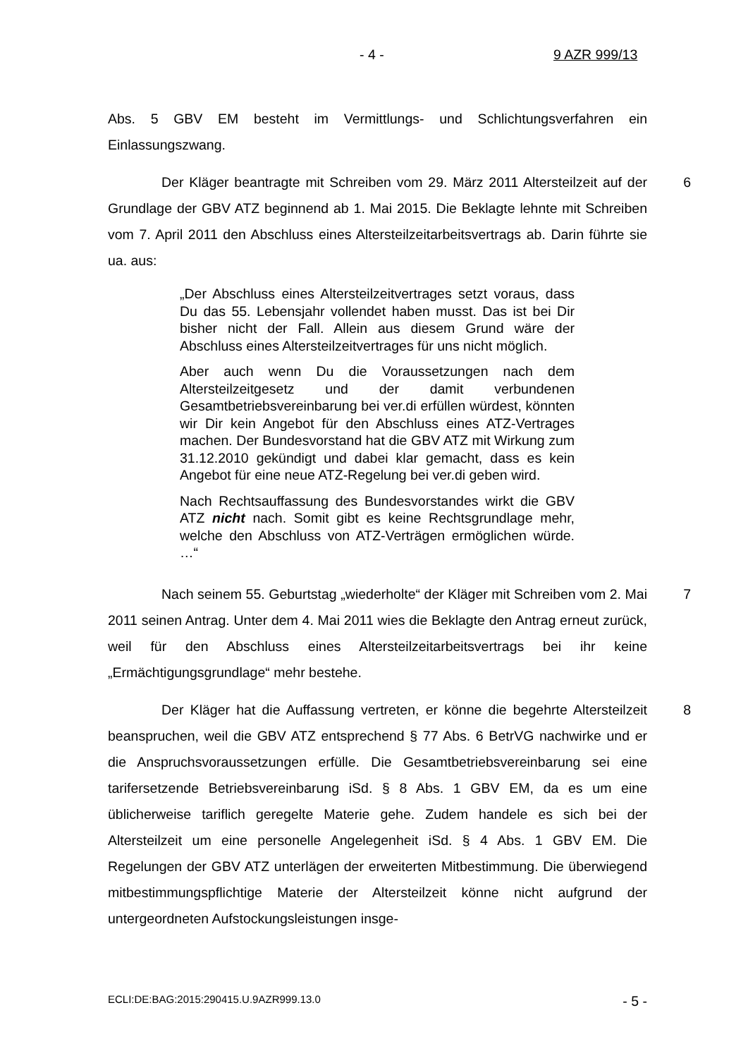- 4 - 9 AZR 999/13
Abs. 5 GBV EM besteht im Vermittlungs- und Schlichtungsverfahren ein Einlassungszwang.
Der Kläger beantragte mit Schreiben vom 29. März 2011 Altersteilzeit auf der Grundlage der GBV ATZ beginnend ab 1. Mai 2015. Die Beklagte lehnte mit Schreiben vom 7. April 2011 den Abschluss eines Altersteilzeitarbeitsvertrags ab. Darin führte sie ua. aus: 6
„Der Abschluss eines Altersteilzeitvertrages setzt voraus, dass Du das 55. Lebensjahr vollendet haben musst. Das ist bei Dir bisher nicht der Fall. Allein aus diesem Grund wäre der Abschluss eines Altersteilzeitvertrages für uns nicht möglich.
Aber auch wenn Du die Voraussetzungen nach dem Altersteilzeitgesetz und der damit verbundenen Gesamtbetriebsvereinbarung bei ver.di erfüllen würdest, könnten wir Dir kein Angebot für den Abschluss eines ATZ-Vertrages machen. Der Bundesvorstand hat die GBV ATZ mit Wirkung zum 31.12.2010 gekündigt und dabei klar gemacht, dass es kein Angebot für eine neue ATZ-Regelung bei ver.di geben wird.
Nach Rechtsauffassung des Bundesvorstandes wirkt die GBV ATZ nicht nach. Somit gibt es keine Rechtsgrundlage mehr, welche den Abschluss von ATZ-Verträgen ermöglichen würde. …“
Nach seinem 55. Geburtstag „wiederholte“ der Kläger mit Schreiben vom 2. Mai 2011 seinen Antrag. Unter dem 4. Mai 2011 wies die Beklagte den Antrag erneut zurück, weil für den Abschluss eines Altersteilzeitarbeitsvertrags bei ihr keine „Ermächtigungsgrundlage“ mehr bestehe. 7
Der Kläger hat die Auffassung vertreten, er könne die begehrte Altersteilzeit beanspruchen, weil die GBV ATZ entsprechend § 77 Abs. 6 BetrVG nachwirke und er die Anspruchsvoraussetzungen erfülle. Die Gesamtbetriebsvereinbarung sei eine tarifersetzende Betriebsvereinbarung iSd. § 8 Abs. 1 GBV EM, da es um eine üblicherweise tariflich geregelte Materie gehe. Zudem handele es sich bei der Altersteilzeit um eine personelle Angelegenheit iSd. § 4 Abs. 1 GBV EM. Die Regelungen der GBV ATZ unterlägen der erweiterten Mitbestimmung. Die überwiegend mitbestimmungspflichtige Materie der Altersteilzeit könne nicht aufgrund der untergeordneten Aufstockungsleistungen insge- 8
ECLI:DE:BAG:2015:290415.U.9AZR999.13.0 - 5 -